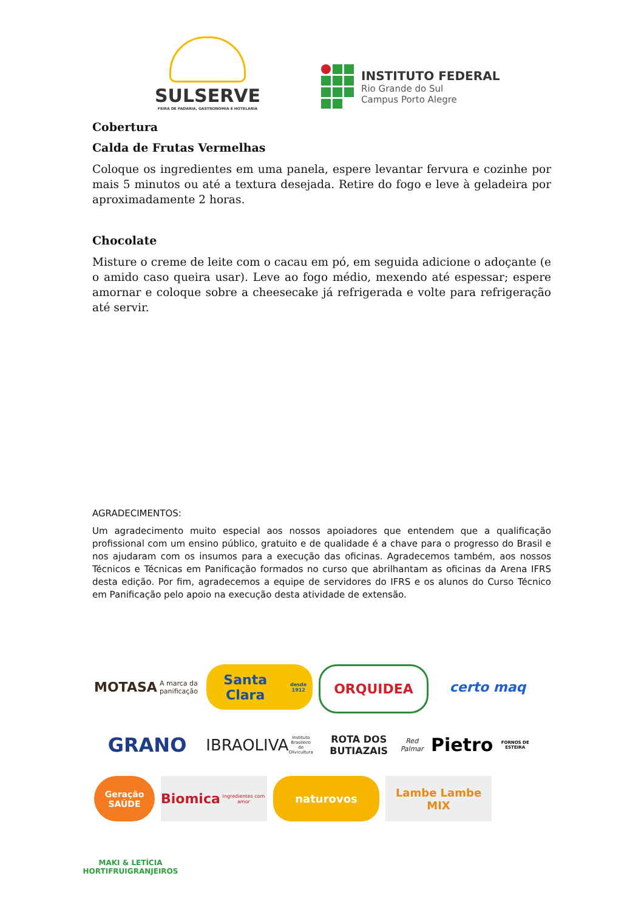SULSERVE
FEIRA DE PADARIA, GASTRONOMIA E HOTELARIA
INSTITUTO FEDERAL
Rio Grande do Sul
Campus Porto Alegre
Cobertura
Calda de Frutas Vermelhas
Coloque os ingredientes em uma panela, espere levantar fervura e cozinhe por mais 5 minutos ou até a textura desejada. Retire do fogo e leve à geladeira por aproximadamente 2 horas.
Chocolate
Misture o creme de leite com o cacau em pó, em seguida adicione o adoçante (e o amido caso queira usar). Leve ao fogo médio, mexendo até espessar; espere amornar e coloque sobre a cheesecake já refrigerada e volte para refrigeração até servir.
AGRADECIMENTOS:
Um agradecimento muito especial aos nossos apoiadores que entendem que a qualificação profissional com um ensino público, gratuito e de qualidade é a chave para o progresso do Brasil e nos ajudaram com os insumos para a execução das oficinas. Agradecemos também, aos nossos Técnicos e Técnicas em Panificação formados no curso que abrilhantam as oficinas da Arena IFRS desta edição. Por fim, agradecemos a equipe de servidores do IFRS e os alunos do Curso Técnico em Panificação pelo apoio na execução desta atividade de extensão.
MOTASA
A marca da panificação
Santa Clara
desde 1912
ORQUIDEA
certo maq
GRANO
IBRAOLIVA
Instituto Brasileiro de Olivicultura
ROTA DOS BUTIAZAIS
Red Palmar
Pietro
FORNOS DE ESTEIRA
Geração SAÚDE
Biomica
Ingredientes com amor
naturovos
Lambe Lambe
MIX
MAKI & LETÍCIA
HORTIFRUIGRANJEIROS